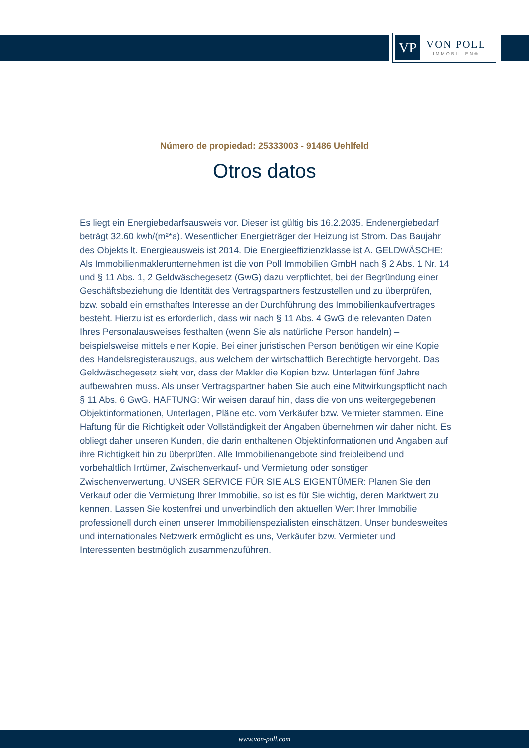VP
VON POLL
IMMOBILIEN®
Número de propiedad: 25333003 - 91486 Uehlfeld
Otros datos
Es liegt ein Energiebedarfsausweis vor. Dieser ist gültig bis 16.2.2035. Endenergiebedarf beträgt 32.60 kwh/(m²*a). Wesentlicher Energieträger der Heizung ist Strom. Das Baujahr des Objekts lt. Energieausweis ist 2014. Die Energieeffizienzklasse ist A. GELDWÄSCHE: Als Immobilienmaklerunternehmen ist die von Poll Immobilien GmbH nach § 2 Abs. 1 Nr. 14 und § 11 Abs. 1, 2 Geldwäschegesetz (GwG) dazu verpflichtet, bei der Begründung einer Geschäftsbeziehung die Identität des Vertragspartners festzustellen und zu überprüfen, bzw. sobald ein ernsthaftes Interesse an der Durchführung des Immobilienkaufvertrages besteht. Hierzu ist es erforderlich, dass wir nach § 11 Abs. 4 GwG die relevanten Daten Ihres Personalausweises festhalten (wenn Sie als natürliche Person handeln) – beispielsweise mittels einer Kopie. Bei einer juristischen Person benötigen wir eine Kopie des Handelsregisterauszugs, aus welchem der wirtschaftlich Berechtigte hervorgeht. Das Geldwäschegesetz sieht vor, dass der Makler die Kopien bzw. Unterlagen fünf Jahre aufbewahren muss. Als unser Vertragspartner haben Sie auch eine Mitwirkungspflicht nach § 11 Abs. 6 GwG. HAFTUNG: Wir weisen darauf hin, dass die von uns weitergegebenen Objektinformationen, Unterlagen, Pläne etc. vom Verkäufer bzw. Vermieter stammen. Eine Haftung für die Richtigkeit oder Vollständigkeit der Angaben übernehmen wir daher nicht. Es obliegt daher unseren Kunden, die darin enthaltenen Objektinformationen und Angaben auf ihre Richtigkeit hin zu überprüfen. Alle Immobilienangebote sind freibleibend und vorbehaltlich Irrtümer, Zwischenverkauf- und Vermietung oder sonstiger Zwischenverwertung. UNSER SERVICE FÜR SIE ALS EIGENTÜMER: Planen Sie den Verkauf oder die Vermietung Ihrer Immobilie, so ist es für Sie wichtig, deren Marktwert zu kennen. Lassen Sie kostenfrei und unverbindlich den aktuellen Wert Ihrer Immobilie professionell durch einen unserer Immobilienspezialisten einschätzen. Unser bundesweites und internationales Netzwerk ermöglicht es uns, Verkäufer bzw. Vermieter und Interessenten bestmöglich zusammenzuführen.
www.von-poll.com